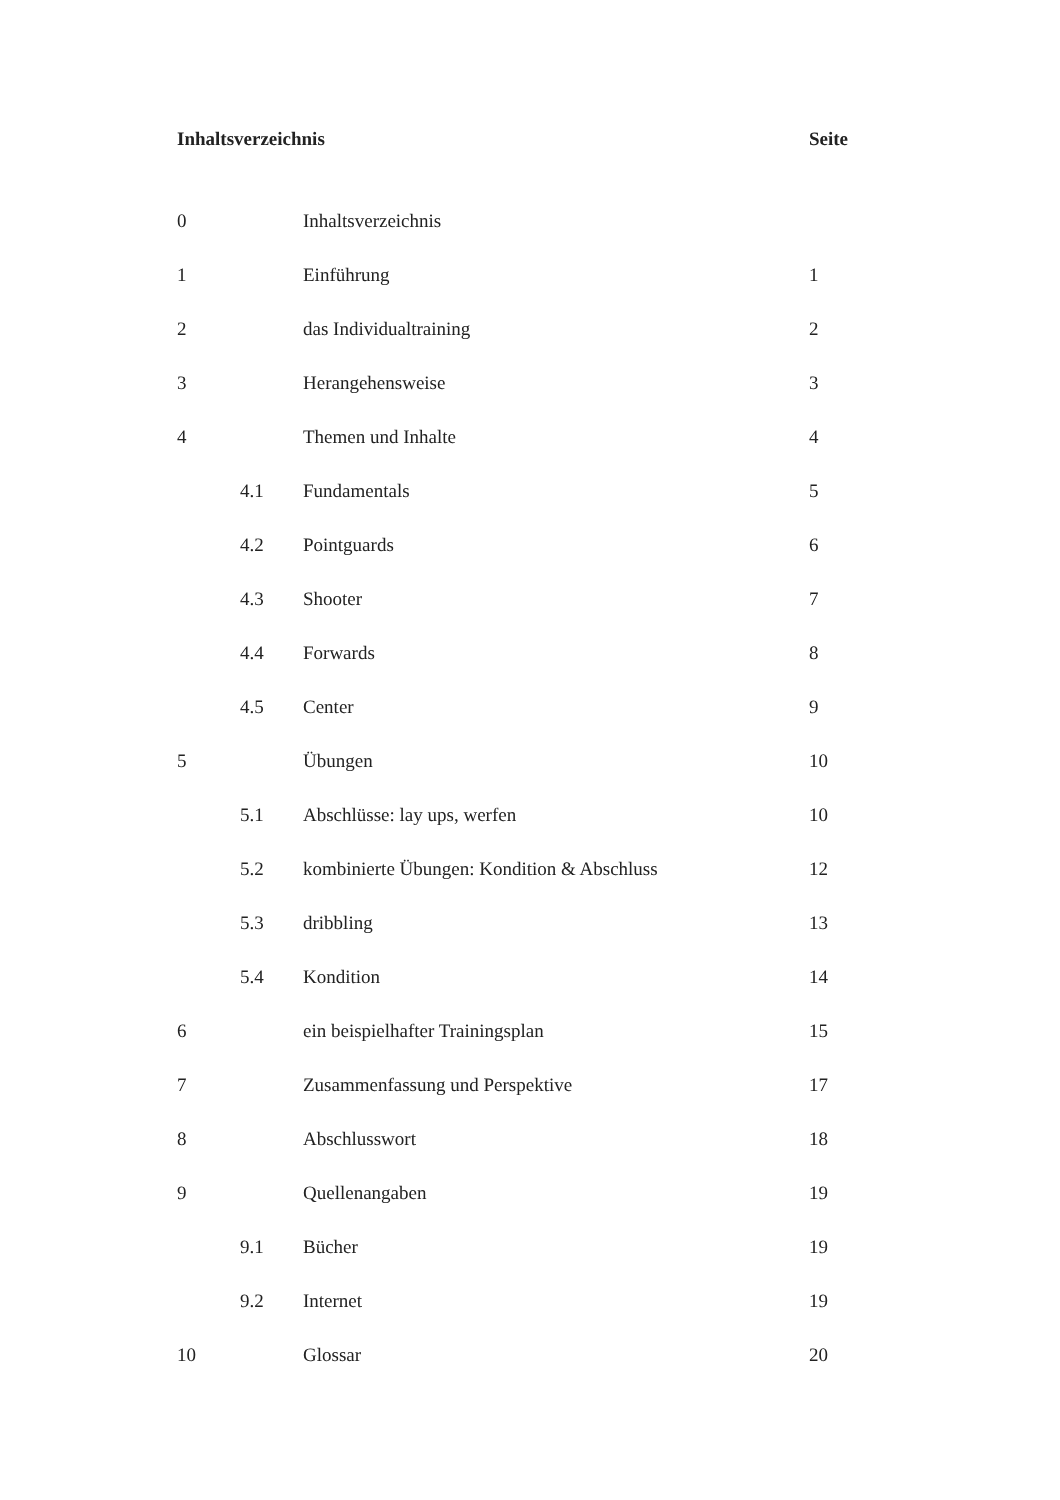| Inhaltsverzeichnis | | | Seite |
| --- | --- | --- | --- |
| 0 | | Inhaltsverzeichnis | |
| 1 | | Einführung | 1 |
| 2 | | das Individualtraining | 2 |
| 3 | | Herangehensweise | 3 |
| 4 | | Themen und Inhalte | 4 |
| | 4.1 | Fundamentals | 5 |
| | 4.2 | Pointguards | 6 |
| | 4.3 | Shooter | 7 |
| | 4.4 | Forwards | 8 |
| | 4.5 | Center | 9 |
| 5 | | Übungen | 10 |
| | 5.1 | Abschlüsse: lay ups, werfen | 10 |
| | 5.2 | kombinierte Übungen: Kondition & Abschluss | 12 |
| | 5.3 | dribbling | 13 |
| | 5.4 | Kondition | 14 |
| 6 | | ein beispielhafter Trainingsplan | 15 |
| 7 | | Zusammenfassung und Perspektive | 17 |
| 8 | | Abschlusswort | 18 |
| 9 | | Quellenangaben | 19 |
| | 9.1 | Bücher | 19 |
| | 9.2 | Internet | 19 |
| 10 | | Glossar | 20 |